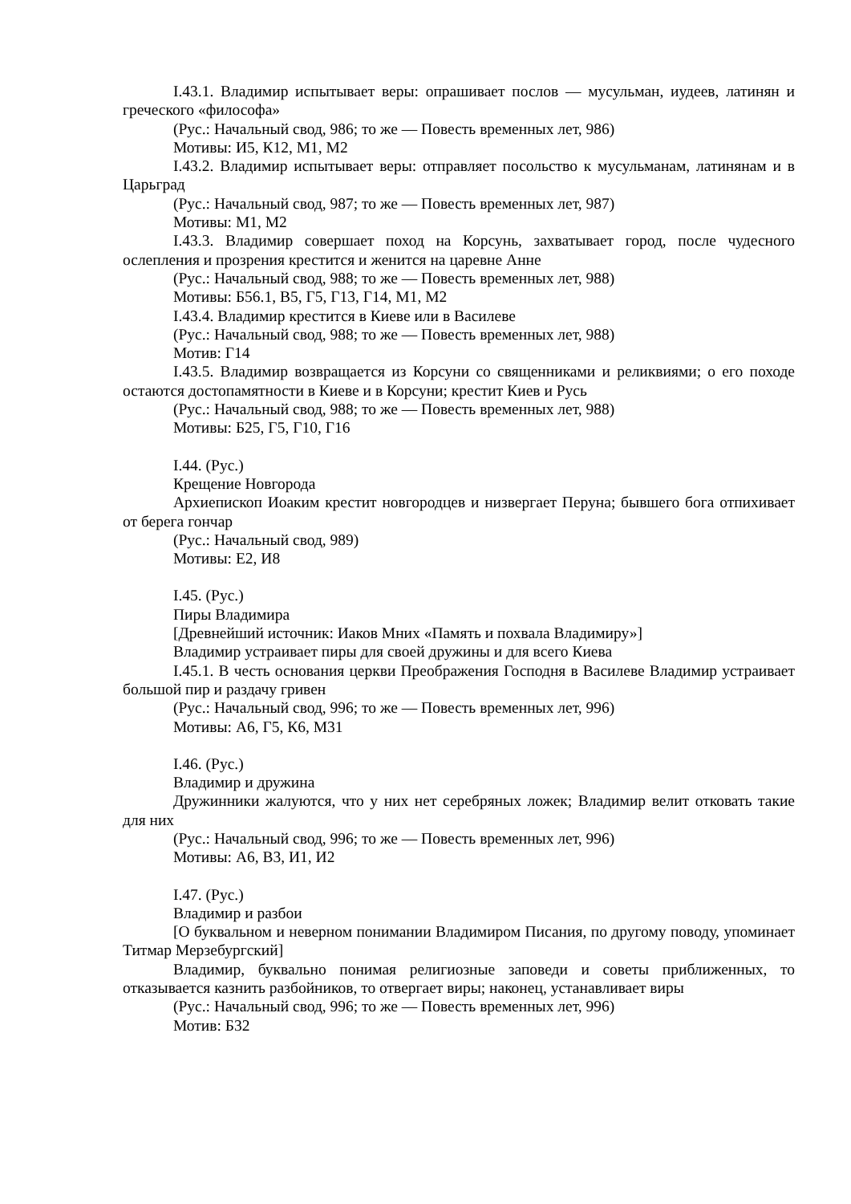I.43.1. Владимир испытывает веры: опрашивает послов — мусульман, иудеев, латинян и греческого «философа»
(Рус.: Начальный свод, 986; то же — Повесть временных лет, 986)
Мотивы: И5, К12, М1, М2
I.43.2. Владимир испытывает веры: отправляет посольство к мусульманам, латинянам и в Царьград
(Рус.: Начальный свод, 987; то же — Повесть временных лет, 987)
Мотивы: М1, М2
I.43.3. Владимир совершает поход на Корсунь, захватывает город, после чудесного ослепления и прозрения крестится и женится на царевне Анне
(Рус.: Начальный свод, 988; то же — Повесть временных лет, 988)
Мотивы: Б56.1, В5, Г5, Г13, Г14, М1, М2
I.43.4. Владимир крестится в Киеве или в Василеве
(Рус.: Начальный свод, 988; то же — Повесть временных лет, 988)
Мотив: Г14
I.43.5. Владимир возвращается из Корсуни со священниками и реликвиями; о его походе остаются достопамятности в Киеве и в Корсуни; крестит Киев и Русь
(Рус.: Начальный свод, 988; то же — Повесть временных лет, 988)
Мотивы: Б25, Г5, Г10, Г16
I.44. (Рус.)
Крещение Новгорода
Архиепископ Иоаким крестит новгородцев и низвергает Перуна; бывшего бога отпихивает от берега гончар
(Рус.: Начальный свод, 989)
Мотивы: Е2, И8
I.45. (Рус.)
Пиры Владимира
[Древнейший источник: Иаков Мних «Память и похвала Владимиру»]
Владимир устраивает пиры для своей дружины и для всего Киева
I.45.1. В честь основания церкви Преображения Господня в Василеве Владимир устраивает большой пир и раздачу гривен
(Рус.: Начальный свод, 996; то же — Повесть временных лет, 996)
Мотивы: А6, Г5, К6, М31
I.46. (Рус.)
Владимир и дружина
Дружинники жалуются, что у них нет серебряных ложек; Владимир велит отковать такие для них
(Рус.: Начальный свод, 996; то же — Повесть временных лет, 996)
Мотивы: А6, В3, И1, И2
I.47. (Рус.)
Владимир и разбои
[О буквальном и неверном понимании Владимиром Писания, по другому поводу, упоминает Титмар Мерзебургский]
Владимир, буквально понимая религиозные заповеди и советы приближенных, то отказывается казнить разбойников, то отвергает виры; наконец, устанавливает виры
(Рус.: Начальный свод, 996; то же — Повесть временных лет, 996)
Мотив: Б32